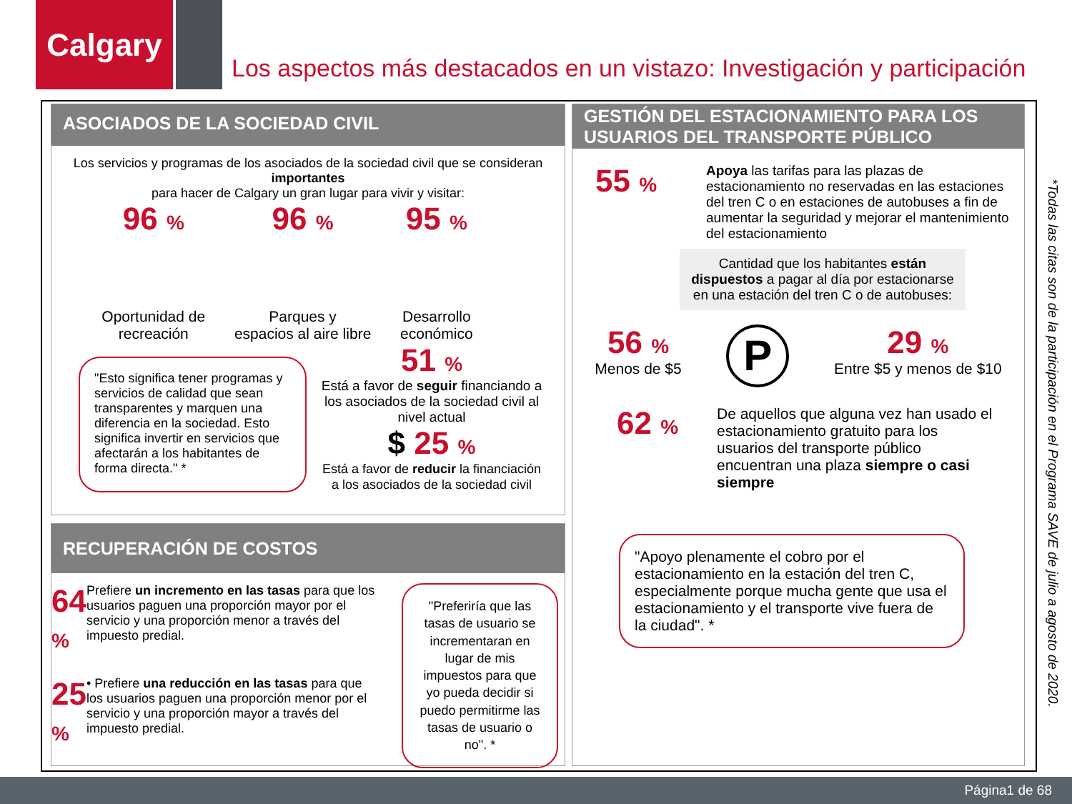Calgary
Los aspectos más destacados en un vistazo: Investigación y participación
ASOCIADOS DE LA SOCIEDAD CIVIL
Los servicios y programas de los asociados de la sociedad civil que se consideran importantes
para hacer de Calgary un gran lugar para vivir y visitar:
96 %
Oportunidad de
recreación
96 %
Parques y
espacios al aire libre
95 %
Desarrollo
económico
"Esto significa tener programas y servicios de calidad que sean transparentes y marquen una diferencia en la sociedad. Esto significa invertir en servicios que afectarán a los habitantes de forma directa." *
51 %
Está a favor de seguir financiando a los asociados de la sociedad civil al nivel actual
$ 25 %
Está a favor de reducir la financiación
a los asociados de la sociedad civil
RECUPERACIÓN DE COSTOS
64 % Prefiere un incremento en las tasas para que los usuarios paguen una proporción mayor por el servicio y una proporción menor a través del impuesto predial.
25 % • Prefiere una reducción en las tasas para que los usuarios paguen una proporción menor por el servicio y una proporción mayor a través del impuesto predial.
"Preferiría que las tasas de usuario se incrementaran en lugar de mis impuestos para que yo pueda decidir si puedo permitirme las tasas de usuario o no". *
GESTIÓN DEL ESTACIONAMIENTO PARA LOS USUARIOS DEL TRANSPORTE PÚBLICO
55 % Apoya las tarifas para las plazas de estacionamiento no reservadas en las estaciones del tren C o en estaciones de autobuses a fin de aumentar la seguridad y mejorar el mantenimiento del estacionamiento
Cantidad que los habitantes están dispuestos a pagar al día por estacionarse en una estación del tren C o de autobuses:
56 %
Menos de $5
P
29 %
Entre $5 y menos de $10
62 % De aquellos que alguna vez han usado el estacionamiento gratuito para los usuarios del transporte público encuentran una plaza siempre o casi siempre
"Apoyo plenamente el cobro por el estacionamiento en la estación del tren C, especialmente porque mucha gente que usa el estacionamiento y el transporte vive fuera de la ciudad". *
*Todas las citas son de la participación en el Programa SAVE de julio a agosto de 2020.
Página1 de 68